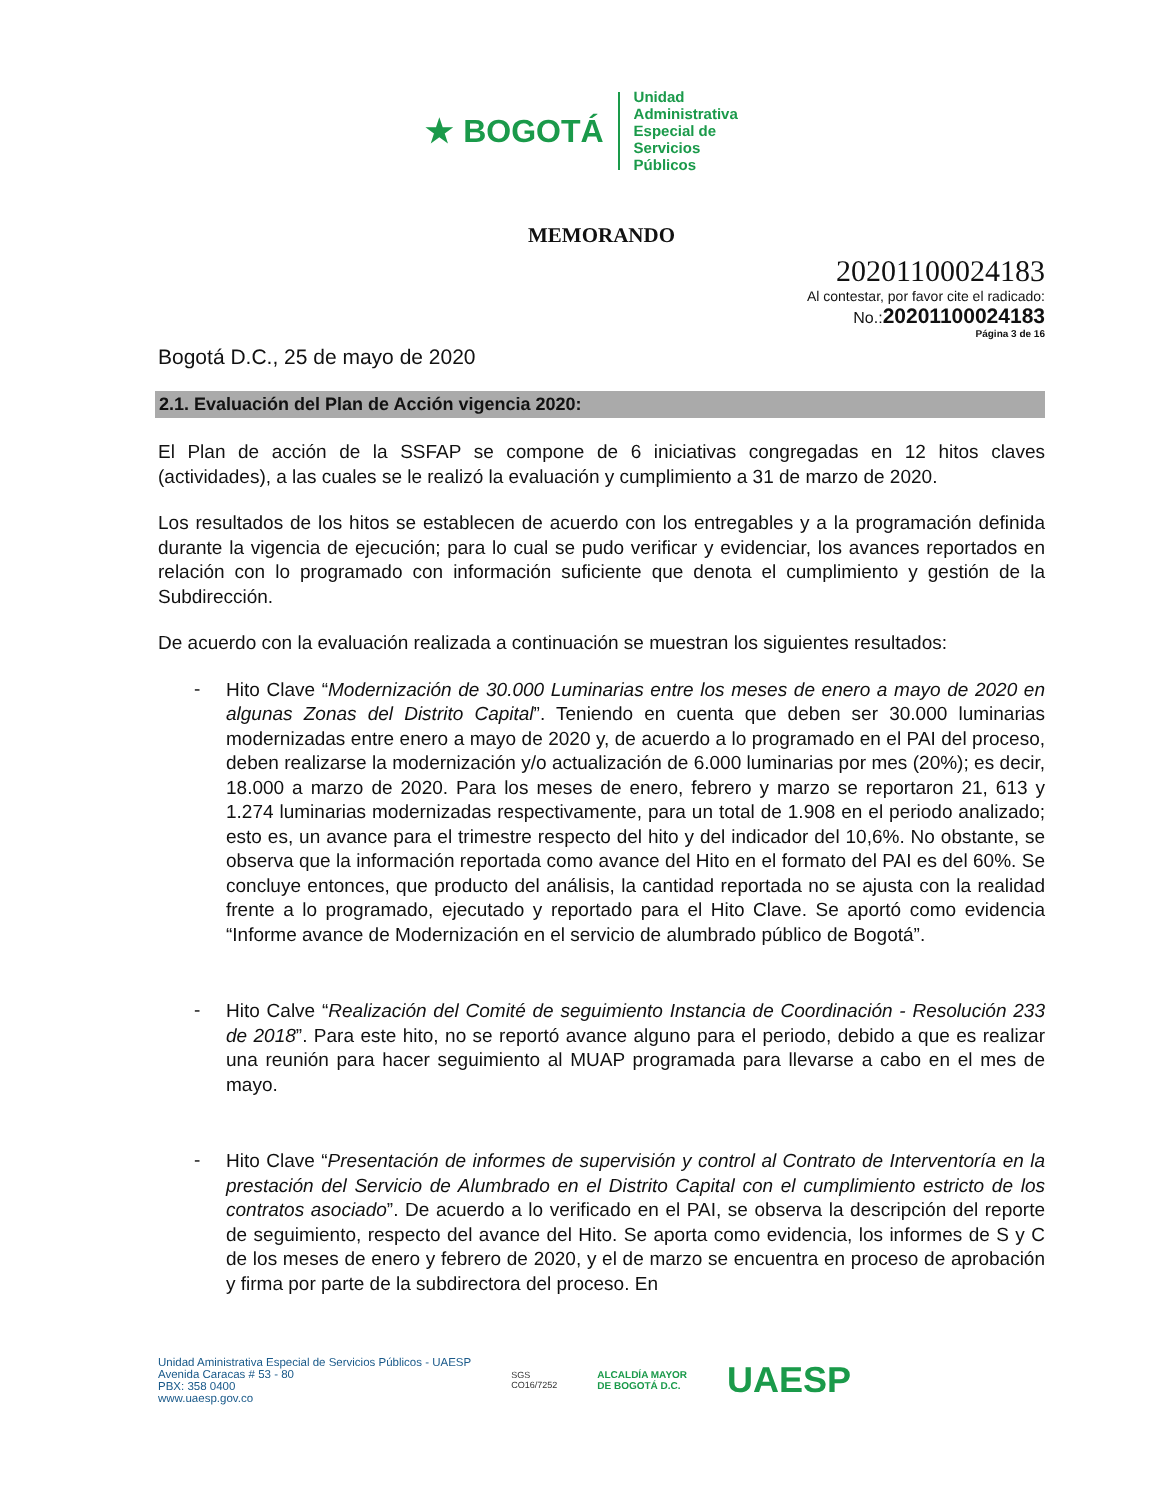★ BOGOTÁ
Unidad
Administrativa
Especial de
Servicios
Públicos
MEMORANDO
20201100024183
Al contestar, por favor cite el radicado:
No.:20201100024183
Página 3 de 16
Bogotá D.C., 25 de mayo de 2020
2.1. Evaluación del Plan de Acción vigencia 2020:
El Plan de acción de la SSFAP se compone de 6 iniciativas congregadas en 12 hitos claves (actividades), a las cuales se le realizó la evaluación y cumplimiento a 31 de marzo de 2020.
Los resultados de los hitos se establecen de acuerdo con los entregables y a la programación definida durante la vigencia de ejecución; para lo cual se pudo verificar y evidenciar, los avances reportados en relación con lo programado con información suficiente que denota el cumplimiento y gestión de la Subdirección.
De acuerdo con la evaluación realizada a continuación se muestran los siguientes resultados:
-
Hito Clave “Modernización de 30.000 Luminarias entre los meses de enero a mayo de 2020 en algunas Zonas del Distrito Capital”. Teniendo en cuenta que deben ser 30.000 luminarias modernizadas entre enero a mayo de 2020 y, de acuerdo a lo programado en el PAI del proceso, deben realizarse la modernización y/o actualización de 6.000 luminarias por mes (20%); es decir, 18.000 a marzo de 2020. Para los meses de enero, febrero y marzo se reportaron 21, 613 y 1.274 luminarias modernizadas respectivamente, para un total de 1.908 en el periodo analizado; esto es, un avance para el trimestre respecto del hito y del indicador del 10,6%. No obstante, se observa que la información reportada como avance del Hito en el formato del PAI es del 60%. Se concluye entonces, que producto del análisis, la cantidad reportada no se ajusta con la realidad frente a lo programado, ejecutado y reportado para el Hito Clave. Se aportó como evidencia “Informe avance de Modernización en el servicio de alumbrado público de Bogotá”.
-
Hito Calve “Realización del Comité de seguimiento Instancia de Coordinación - Resolución 233 de 2018”. Para este hito, no se reportó avance alguno para el periodo, debido a que es realizar una reunión para hacer seguimiento al MUAP programada para llevarse a cabo en el mes de mayo.
-
Hito Clave “Presentación de informes de supervisión y control al Contrato de Interventoría en la prestación del Servicio de Alumbrado en el Distrito Capital con el cumplimiento estricto de los contratos asociado”. De acuerdo a lo verificado en el PAI, se observa la descripción del reporte de seguimiento, respecto del avance del Hito. Se aporta como evidencia, los informes de S y C de los meses de enero y febrero de 2020, y el de marzo se encuentra en proceso de aprobación y firma por parte de la subdirectora del proceso. En
Unidad Aministrativa Especial de Servicios Públicos - UAESP
Avenida Caracas # 53 - 80
PBX: 358 0400
www.uaesp.gov.co
SGS
CO16/7252
ALCALDÍA MAYOR
DE BOGOTÁ D.C.
UAESP